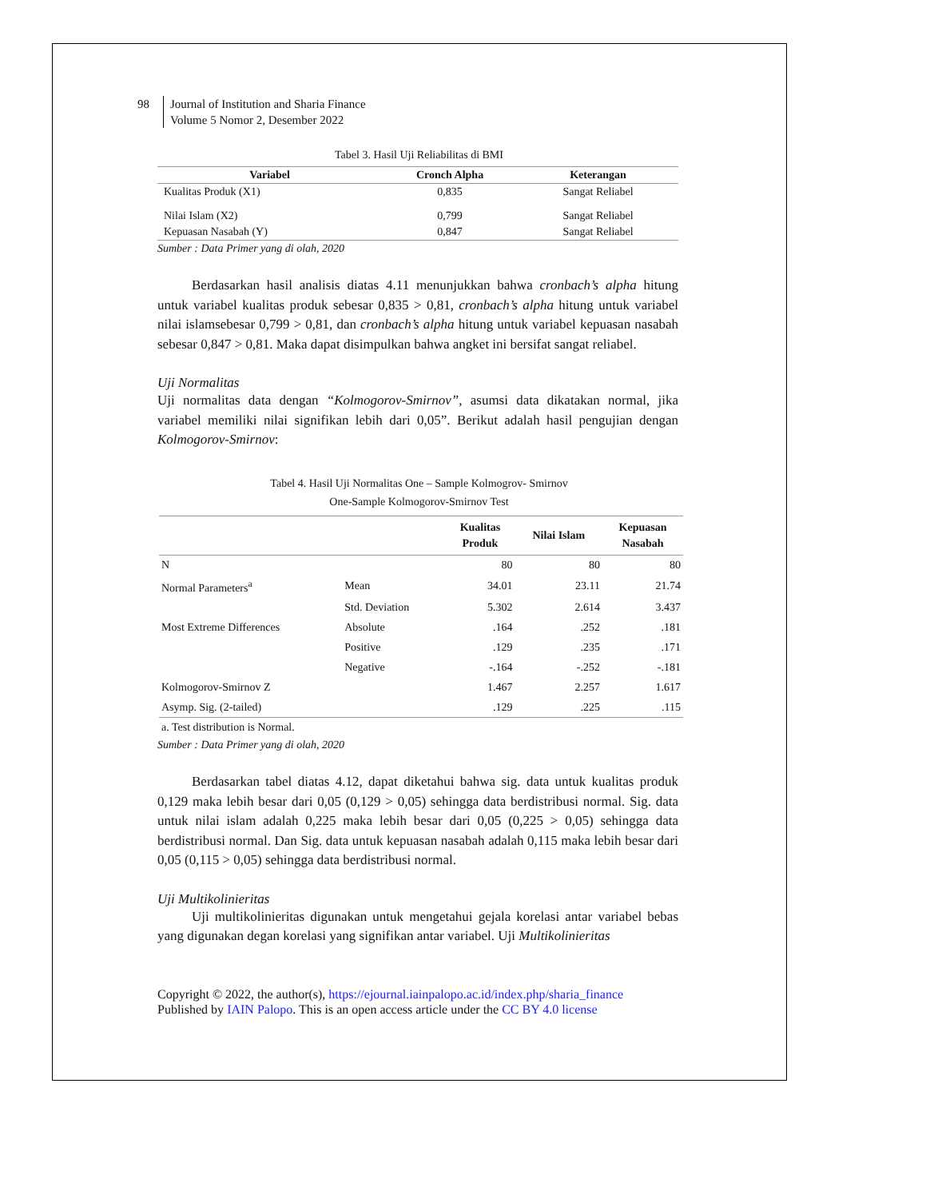98 Journal of Institution and Sharia Finance
Volume 5 Nomor 2, Desember 2022
Tabel 3. Hasil Uji Reliabilitas di BMI
| Variabel | Cronch Alpha | Keterangan |
| --- | --- | --- |
| Kualitas Produk (X1) | 0,835 | Sangat Reliabel |
| Nilai Islam (X2) | 0,799 | Sangat Reliabel |
| Kepuasan Nasabah (Y) | 0,847 | Sangat Reliabel |
Sumber : Data Primer yang di olah, 2020
Berdasarkan hasil analisis diatas 4.11 menunjukkan bahwa cronbach’s alpha hitung untuk variabel kualitas produk sebesar 0,835 > 0,81, cronbach’s alpha hitung untuk variabel nilai islamsebesar 0,799 > 0,81, dan cronbach’s alpha hitung untuk variabel kepuasan nasabah sebesar 0,847 > 0,81. Maka dapat disimpulkan bahwa angket ini bersifat sangat reliabel.
Uji Normalitas
Uji normalitas data dengan “Kolmogorov-Smirnov”, asumsi data dikatakan normal, jika variabel memiliki nilai signifikan lebih dari 0,05”. Berikut adalah hasil pengujian dengan Kolmogorov-Smirnov:
Tabel 4. Hasil Uji Normalitas One – Sample Kolmogrov- Smirnov
One-Sample Kolmogorov-Smirnov Test
| | | Kualitas Produk | Nilai Islam | Kepuasan Nasabah |
| --- | --- | --- | --- | --- |
| N | | 80 | 80 | 80 |
| Normal Parameters<sup>a</sup> | Mean | 34.01 | 23.11 | 21.74 |
| | Std. Deviation | 5.302 | 2.614 | 3.437 |
| Most Extreme Differences | Absolute | .164 | .252 | .181 |
| | Positive | .129 | .235 | .171 |
| | Negative | -.164 | -.252 | -.181 |
| Kolmogorov-Smirnov Z | | 1.467 | 2.257 | 1.617 |
| Asymp. Sig. (2-tailed) | | .129 | .225 | .115 |
a. Test distribution is Normal.
Sumber : Data Primer yang di olah, 2020
Berdasarkan tabel diatas 4.12, dapat diketahui bahwa sig. data untuk kualitas produk 0,129 maka lebih besar dari 0,05 (0,129 > 0,05) sehingga data berdistribusi normal. Sig. data untuk nilai islam adalah 0,225 maka lebih besar dari 0,05 (0,225 > 0,05) sehingga data berdistribusi normal. Dan Sig. data untuk kepuasan nasabah adalah 0,115 maka lebih besar dari 0,05 (0,115 > 0,05) sehingga data berdistribusi normal.
Uji Multikolinieritas
Uji multikolinieritas digunakan untuk mengetahui gejala korelasi antar variabel bebas yang digunakan degan korelasi yang signifikan antar variabel. Uji Multikolinieritas
Copyright © 2022, the author(s), https://ejournal.iainpalopo.ac.id/index.php/sharia_finance
Published by IAIN Palopo. This is an open access article under the CC BY 4.0 license